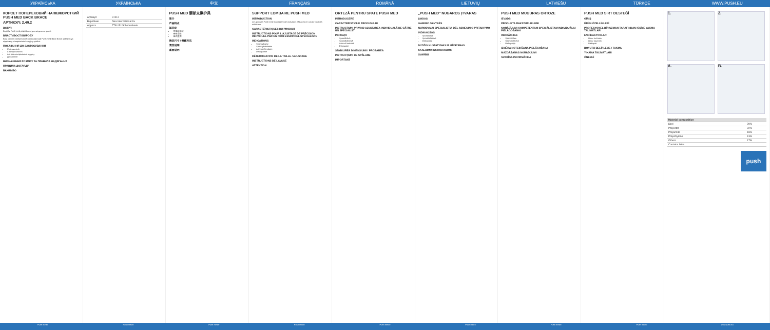УКРАЇНСЬКА УКРАЇНСЬКА 中文 FRANÇAIS ROMÂNĂ LIETUVIŲ LATVIEŠU TÜRKÇE WWW.PUSH.EU
КОРСЕТ ПОПЕРЕКОВИЙ НАПІВЖОРСТКИЙ PUSH MED BACK BRACE
АРТИКУЛ: 2.40.2
ВСТУП
Вироби Push med розроблені для медичних цілей.
ВЛАСТИВОСТІ ВИРОБУ
Ваш корсет поперековий напівжорсткий Push med Back Brace забезпечує підтримку поперекового відділу хребта.
ПОКАЗАННЯ ДО ЗАСТОСУВАННЯ
Спондилоліз
Спондилолістез
Артроз поперекового відділу
Дископатія
ВИЗНАЧЕННЯ РОЗМІРУ ТА ПРАВИЛА НАДЯГАННЯ
ПРАВИЛА ДОГЛЯДУ
ВАЖЛИВО
| Артикул | 2.40.2 |
| Виробник | Nea International bv |
| Адреса | 7761 PJ Schoonebeek |
PUSH MED 腰部支撑护具
简介
产品特点
适应症
脊椎峡部裂
脊椎滑脱
椎间盘病
确定尺寸 / 佩戴方法
清洗说明
重要说明
SUPPORT LOMBAIRE PUSH MED
INTRODUCTION
Les produits Push med fournissent des solutions efficaces en cas de troubles médicaux.
CARACTÉRISTIQUES DU PRODUIT
INSTRUCTIONS POUR L'AJUSTAGE DE PRÉCISION INDIVIDUEL PAR UN PROFESSIONNEL SPÉCIALISTE
INDICATIONS
Spondylolyse
Spondylolisthésis
Arthrose lombaire
Discopathie
DÉTERMINATION DE LA TAILLE / AJUSTAGE
INSTRUCTIONS DE LAVAGE
ATTENTION
ORTEZĂ PENTRU SPATE PUSH MED
INTRODUCERE
CARACTERISTICILE PRODUSULUI
INSTRUCȚIUNI PRIVIND AJUSTAREA INDIVIDUALĂ DE CĂTRE UN SPECIALIST
INDICAȚII
Spondiloliză
Spondilolisteză
Artroză lombară
Discopatie
STABILIREA DIMENSIUNII / PROBAREA
INSTRUCȚIUNI DE SPĂLARE
IMPORTANT
„PUSH MED" NUGAROS ĮTVARAS
ĮVADAS
GAMINIO SAVYBĖS
NURODYMAI SPECIALISTUI DĖL ASMENINIO PRITAIKYMO
INDIKACIJOS
Spondilolizė
Spondilolistezė
Diskopatija
DYDŽIO NUSTATYMAS IR UŽDĖJIMAS
SKALBIMO INSTRUKCIJOS
SVARBU
PUSH MED MUGURAS ORTOZE
IEVADS
PRODUKTA RAKSTURLIELUMI
NORĀDĪJUMI KOMPETENTAM SPECIĀLISTAM INDIVIDUĀLAI PIELĀGOŠANAI
INDIKĀCIJAS
Spondilolīze
Spondilolistēze
Diskopātija
IZMĒRA NOTEIKŠANA/PIELĀGOŠANA
MAZGĀŠANAS NORĀDĪJUMI
SVARĪGA INFORMĀCIJA
PUSH MED SIRT DESTEĞİ
GİRİŞ
ÜRÜN ÖZELLİKLERİ
PROFESYONEL BİR UZMAN TARAFINDAN KİŞİYE YAKMA TALİMATLARI
ENDİKASYONLAR
Omur kırılması
Omur kayması
Diskopati
BOYUTU BELİRLEME / TAKMA
YIKAMA TALİMATLARI
ÖNEMLİ
1.
2.
A.
B.
| Material composition | |
| --- | --- |
| Sirel | 29% |
| Polyester | 22% |
| Polyamide | 18% |
| Polyethylene | 13% |
| Others | 17% |
| Contains latex | |
push
Push med® Push med® Push med® Push med® Push med® Push med® Push med® Push med® www.push.eu